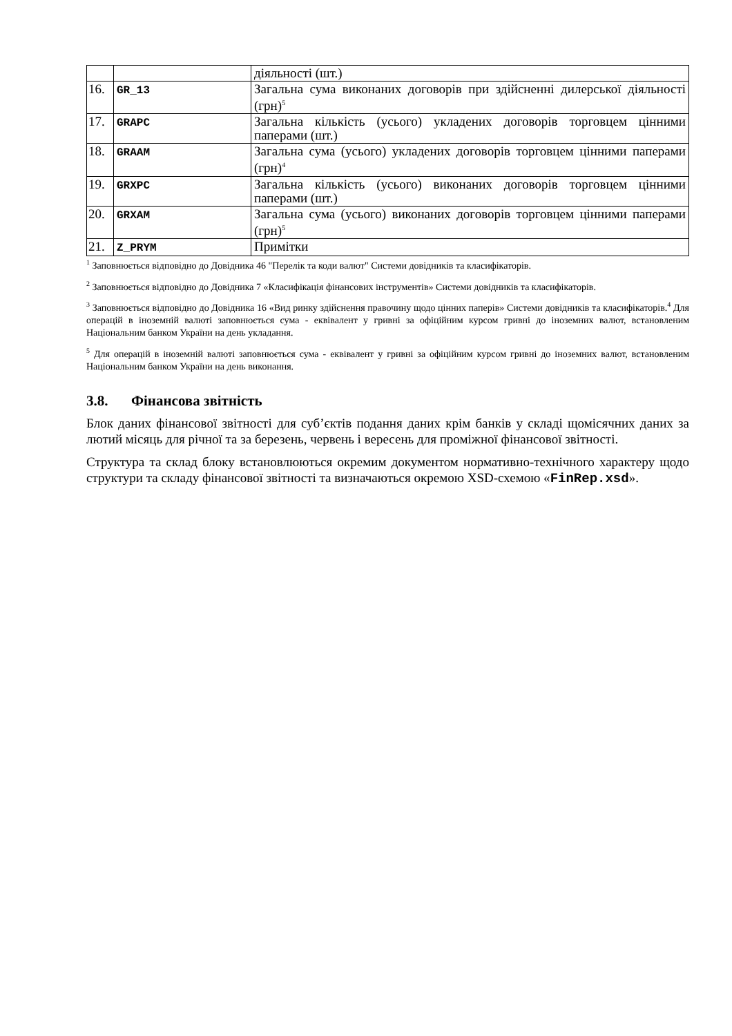| | | діяльності (шт.) |
| 16. | GR_13 | Загальна сума виконаних договорів при здійсненні дилерської діяльності (грн)<sup>5</sup> |
| 17. | GRAPC | Загальна кількість (усього) укладених договорів торговцем цінними паперами (шт.) |
| 18. | GRAAM | Загальна сума (усього) укладених договорів торговцем цінними паперами (грн)<sup>4</sup> |
| 19. | GRXPC | Загальна кількість (усього) виконаних договорів торговцем цінними паперами (шт.) |
| 20. | GRXAM | Загальна сума (усього) виконаних договорів торговцем цінними паперами (грн)<sup>5</sup> |
| 21. | Z_PRYM | Примітки |
<sup>1</sup> Заповнюється відповідно до Довідника 46 "Перелік та коди валют" Системи довідників та класифікаторів.
<sup>2</sup> Заповнюється відповідно до Довідника 7 «Класифікація фінансових інструментів» Системи довідників та класифікаторів.
<sup>3</sup> Заповнюється відповідно до Довідника 16 «Вид ринку здійснення правочину щодо цінних паперів» Системи довідників та класифікаторів.<sup>4</sup> Для операцій в іноземній валюті заповнюється сума - еквівалент у гривні за офіційним курсом гривні до іноземних валют, встановленим Національним банком України на день укладання.
<sup>5</sup> Для операцій в іноземній валюті заповнюється сума - еквівалент у гривні за офіційним курсом гривні до іноземних валют, встановленим Національним банком України на день виконання.
3.8. Фінансова звітність
Блок даних фінансової звітності для суб’єктів подання даних крім банків у складі щомісячних даних за лютий місяць для річної та за березень, червень і вересень для проміжної фінансової звітності.
Структура та склад блоку встановлюються окремим документом нормативно-технічного характеру щодо структури та складу фінансової звітності та визначаються окремою XSD-схемою «FinRep.xsd».